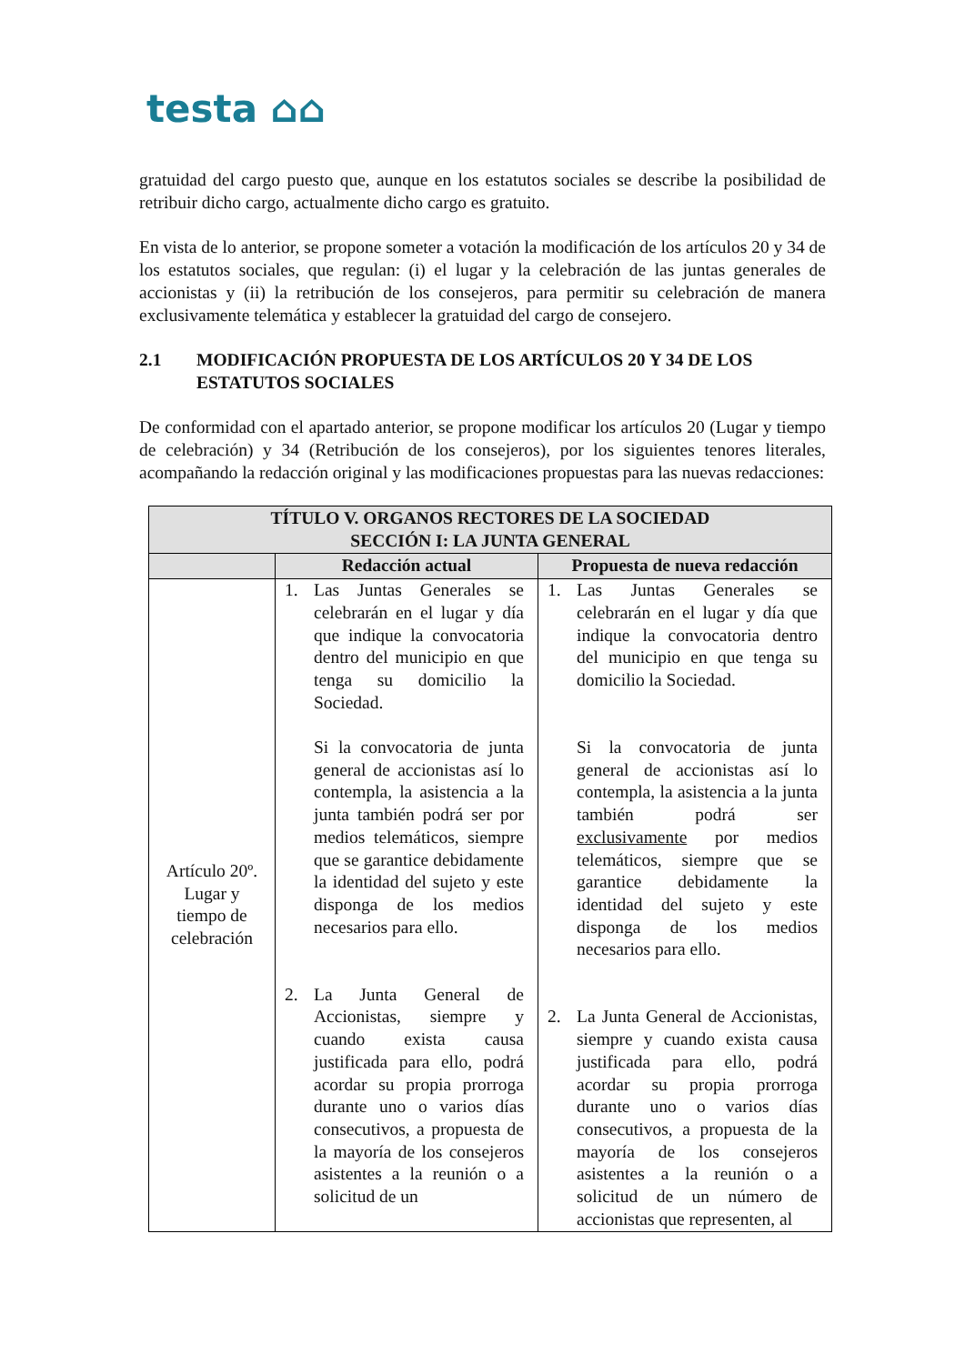testa ⌂⌂
gratuidad del cargo puesto que, aunque en los estatutos sociales se describe la posibilidad de retribuir dicho cargo, actualmente dicho cargo es gratuito.
En vista de lo anterior, se propone someter a votación la modificación de los artículos 20 y 34 de los estatutos sociales, que regulan: (i) el lugar y la celebración de las juntas generales de accionistas y (ii) la retribución de los consejeros, para permitir su celebración de manera exclusivamente telemática y establecer la gratuidad del cargo de consejero.
2.1 MODIFICACIÓN PROPUESTA DE LOS ARTÍCULOS 20 Y 34 DE LOS ESTATUTOS SOCIALES
De conformidad con el apartado anterior, se propone modificar los artículos 20 (Lugar y tiempo de celebración) y 34 (Retribución de los consejeros), por los siguientes tenores literales, acompañando la redacción original y las modificaciones propuestas para las nuevas redacciones:
| TÍTULO V. ORGANOS RECTORES DE LA SOCIEDAD SECCIÓN I: LA JUNTA GENERAL | | |
| --- | --- | --- |
| | Redacción actual | Propuesta de nueva redacción |
| Artículo 20º. Lugar y tiempo de celebración | 1. Las Juntas Generales se celebrarán en el lugar y día que indique la convocatoria dentro del municipio en que tenga su domicilio la Sociedad. Si la convocatoria de junta general de accionistas así lo contempla, la asistencia a la junta también podrá ser por medios telemáticos, siempre que se garantice debidamente la identidad del sujeto y este disponga de los medios necesarios para ello. 2. La Junta General de Accionistas, siempre y cuando exista causa justificada para ello, podrá acordar su propia prorroga durante uno o varios días consecutivos, a propuesta de la mayoría de los consejeros asistentes a la reunión o a solicitud de un | 1. Las Juntas Generales se celebrarán en el lugar y día que indique la convocatoria dentro del municipio en que tenga su domicilio la Sociedad. Si la convocatoria de junta general de accionistas así lo contempla, la asistencia a la junta también podrá ser exclusivamente por medios telemáticos, siempre que se garantice debidamente la identidad del sujeto y este disponga de los medios necesarios para ello. 2. La Junta General de Accionistas, siempre y cuando exista causa justificada para ello, podrá acordar su propia prorroga durante uno o varios días consecutivos, a propuesta de la mayoría de los consejeros asistentes a la reunión o a solicitud de un número de accionistas que representen, al |